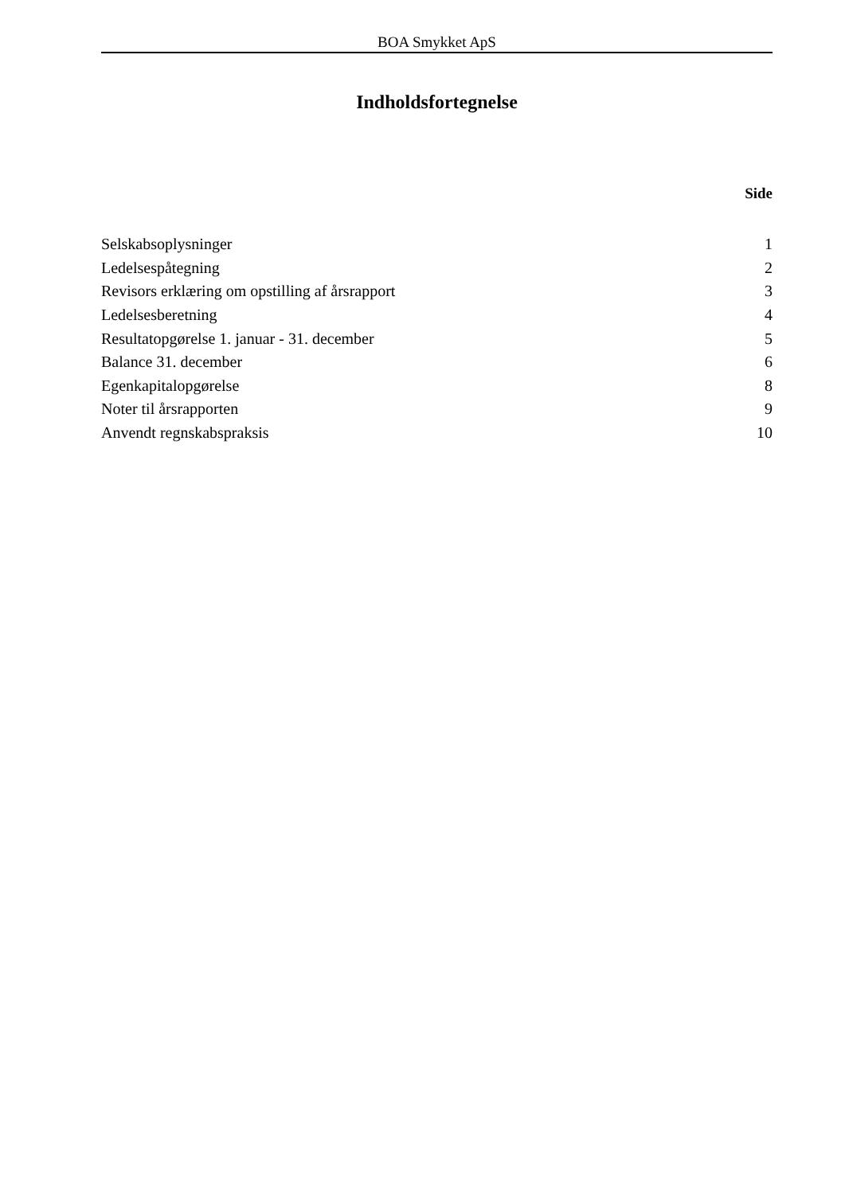BOA Smykket ApS
Indholdsfortegnelse
Side
| Selskabsoplysninger | 1 |
| Ledelsespåtegning | 2 |
| Revisors erklæring om opstilling af årsrapport | 3 |
| Ledelsesberetning | 4 |
| Resultatopgørelse 1. januar - 31. december | 5 |
| Balance 31. december | 6 |
| Egenkapitalopgørelse | 8 |
| Noter til årsrapporten | 9 |
| Anvendt regnskabspraksis | 10 |